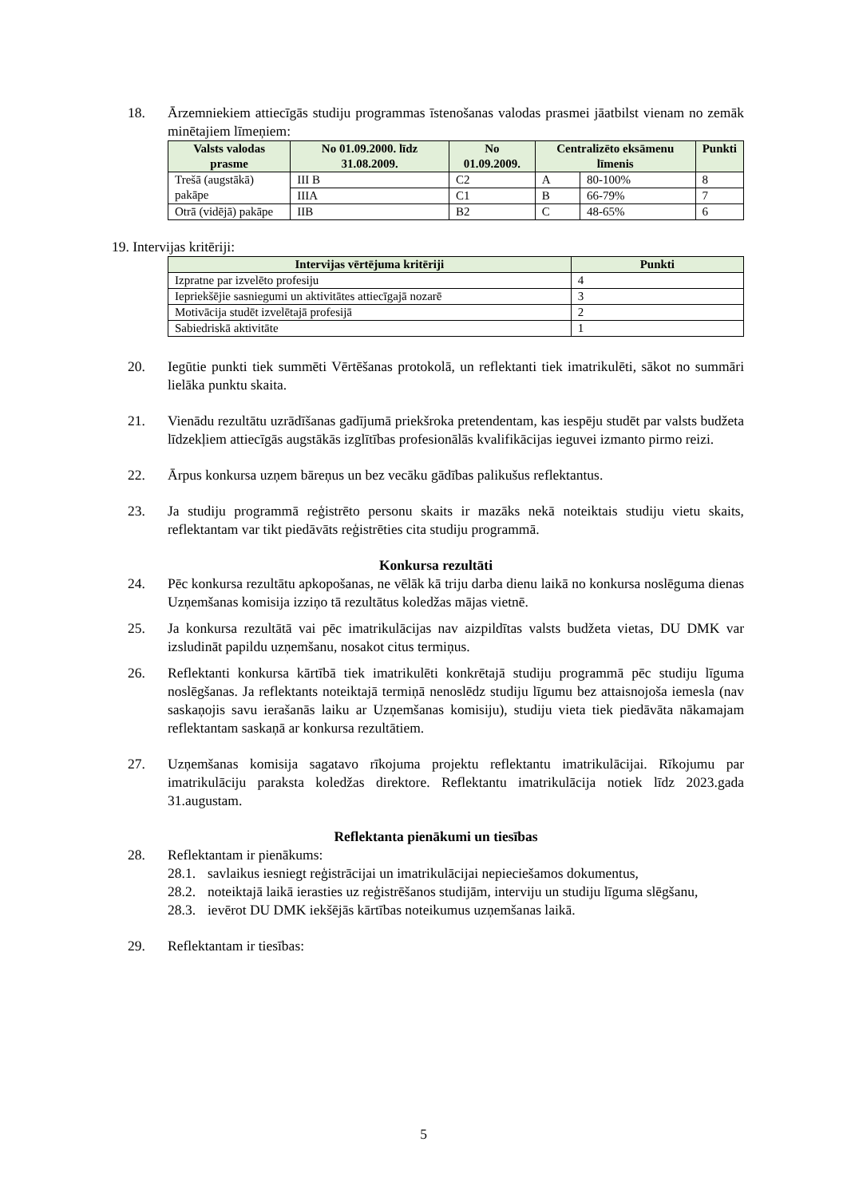18. Ārzemniekiem attiecīgās studiju programmas īstenošanas valodas prasmei jāatbilst vienam no zemāk minētajiem līmeņiem:
| Valsts valodas prasme | No 01.09.2000. līdz 31.08.2009. | No 01.09.2009. | Centralizēto eksāmenu līmenis | | Punkti |
| --- | --- | --- | --- | --- | --- |
| Trešā (augstākā) pakāpe | III B | C2 | A | 80-100% | 8 |
| | IIIA | C1 | B | 66-79% | 7 |
| Otrā (vidējā) pakāpe | IIB | B2 | C | 48-65% | 6 |
19. Intervijas kritēriji:
| Intervijas vērtējuma kritēriji | Punkti |
| --- | --- |
| Izpratne par izvelēto profesiju | 4 |
| Iepriekšējie sasniegumi un aktivitātes attiecīgajā nozarē | 3 |
| Motivācija studēt izvelētajā profesijā | 2 |
| Sabiedriskā aktivitāte | 1 |
20. Iegūtie punkti tiek summēti Vērtēšanas protokolā, un reflektanti tiek imatrikulēti, sākot no summāri lielāka punktu skaita.
21. Vienādu rezultātu uzrādīšanas gadījumā priekšroka pretendentam, kas iespēju studēt par valsts budžeta līdzekļiem attiecīgās augstākās izglītības profesionālās kvalifikācijas ieguvei izmanto pirmo reizi.
22. Ārpus konkursa uzņem bāreņus un bez vecāku gādības palikušus reflektantus.
23. Ja studiju programmā reģistrēto personu skaits ir mazāks nekā noteiktais studiju vietu skaits, reflektantam var tikt piedāvāts reģistrēties cita studiju programmā.
Konkursa rezultāti
24. Pēc konkursa rezultātu apkopošanas, ne vēlāk kā triju darba dienu laikā no konkursa noslēguma dienas Uzņemšanas komisija izziņo tā rezultātus koledžas mājas vietnē.
25. Ja konkursa rezultātā vai pēc imatrikulācijas nav aizpildītas valsts budžeta vietas, DU DMK var izsludināt papildu uzņemšanu, nosakot citus termiņus.
26. Reflektanti konkursa kārtībā tiek imatrikulēti konkrētajā studiju programmā pēc studiju līguma noslēgšanas. Ja reflektants noteiktajā termiņā nenoslēdz studiju līgumu bez attaisnojoša iemesla (nav saskaņojis savu ierašanās laiku ar Uzņemšanas komisiju), studiju vieta tiek piedāvāta nākamajam reflektantam saskaņā ar konkursa rezultātiem.
27. Uzņemšanas komisija sagatavo rīkojuma projektu reflektantu imatrikulācijai. Rīkojumu par imatrikulāciju paraksta koledžas direktore. Reflektantu imatrikulācija notiek līdz 2023.gada 31.augustam.
Reflektanta pienākumi un tiesības
28. Reflektantam ir pienākums:
28.1. savlaikus iesniegt reģistrācijai un imatrikulācijai nepieciešamos dokumentus,
28.2. noteiktajā laikā ierasties uz reģistrēšanos studijām, interviju un studiju līguma slēgšanu,
28.3. ievērot DU DMK iekšējās kārtības noteikumus uzņemšanas laikā.
29. Reflektantam ir tiesības:
5